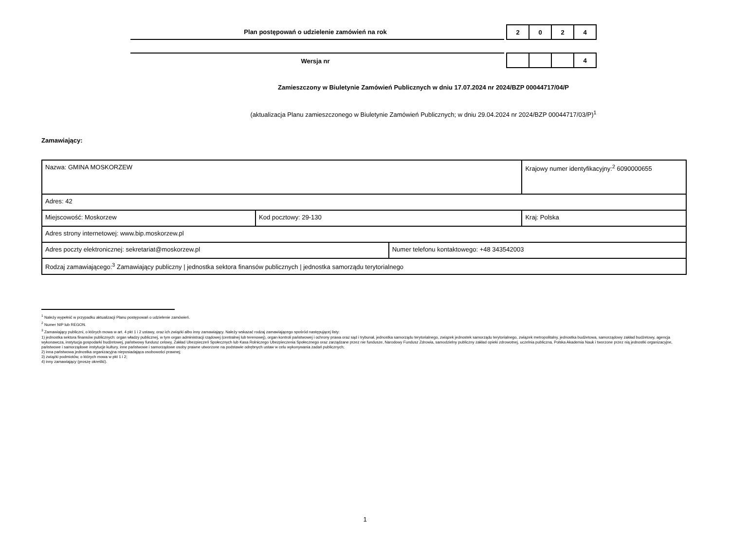Plan postępowań o udzielenie zamówień na rok
| 2 | 0 | 2 | 4 |
Wersja nr
| | | | 4 |
Zamieszczony w Biuletynie Zamówień Publicznych w dniu 17.07.2024 nr 2024/BZP 00044717/04/P
(aktualizacja Planu zamieszczonego w Biuletynie Zamówień Publicznych; w dniu 29.04.2024 nr 2024/BZP 00044717/03/P)<sup>1</sup>
Zamawiający:
| Nazwa: GMINA MOSKORZEW | | | Krajowy numer identyfikacyjny:<sup>2</sup> 6090000655 | |
| Adres: 42 | | | | |
| Miejscowość: Moskorzew | Kod pocztowy: 29-130 | | | Kraj: Polska |
| Adres strony internetowej: www.bip.moskorzew.pl | | | | |
| Adres poczty elektronicznej: sekretariat@moskorzew.pl | | Numer telefonu kontaktowego: +48 343542003 | | |
| Rodzaj zamawiającego:<sup>3</sup> Zamawiający publiczny / jednostka sektora finansów publicznych / jednostka samorządu terytorialnego | | | | |
<sup>1</sup> Należy wypełnić w przypadku aktualizacji Planu postępowań o udzielenie zamówień.
<sup>2</sup> Numer NIP lub REGON.
<sup>3</sup> Zamawiający publiczni, o których mowa w art. 4 pkt 1 i 2 ustawy, oraz ich związki albo inny zamawiający. Należy wskazać rodzaj zamawiającego spośród następującej listy:
1) jednostka sektora finansów publicznych: organ władzy publicznej, w tym organ administracji rządowej (centralnej lub terenowej), organ kontroli państwowej i ochrony prawa oraz sąd i trybunał, jednostka samorządu terytorialnego, związek jednostek samorządu terytorialnego, związek metropolitalny, jednostka budżetowa, samorządowy zakład budżetowy, agencja wykonawcza, instytucja gospodarki budżetowej, państwowy fundusz celowy, Zakład Ubezpieczeń Społecznych lub Kasa Rolniczego Ubezpieczenia Społecznego oraz zarządzane przez nie fundusze, Narodowy Fundusz Zdrowia, samodzielny publiczny zakład opieki zdrowotnej, uczelnia publiczna, Polska Akademia Nauk i tworzone przez nią jednostki organizacyjne, państwowe i samorządowe instytucje kultury, inne państwowe i samorządowe osoby prawne utworzone na podstawie odrębnych ustaw w celu wykonywania zadań publicznych;
2) inna państwowa jednostka organizacyjna nieposiadająca osobowości prawnej;
3) związki podmiotów, o których mowa w pkt 1 i 2;
4) inny zamawiający (proszę określić).
1